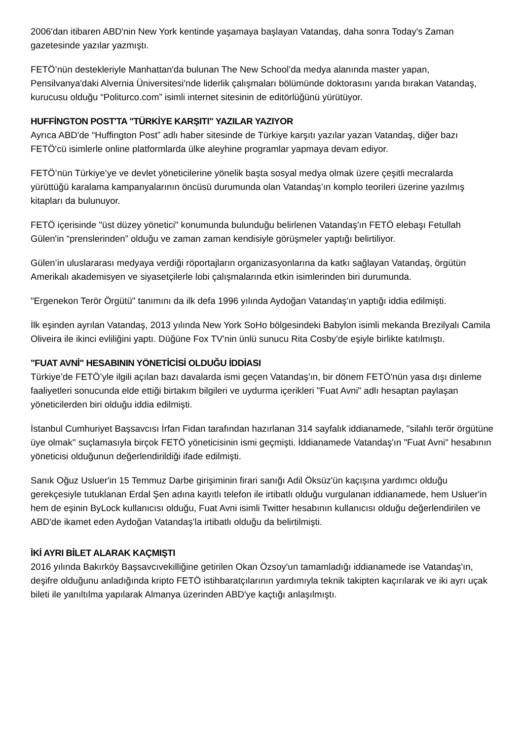2006'dan itibaren ABD'nin New York kentinde yaşamaya başlayan Vatandaş, daha sonra Today's Zaman gazetesinde yazılar yazmıştı.
FETÖ’nün destekleriyle Manhattan'da bulunan The New School’da medya alanında master yapan, Pensilvanya'daki Alvernia Üniversitesi'nde liderlik çalışmaları bölümünde doktorasını yarıda bırakan Vatandaş, kurucusu olduğu “Politurco.com” isimli internet sitesinin de editörlüğünü yürütüyor.
HUFFİNGTON POST'TA "TÜRKİYE KARŞITI" YAZILAR YAZIYOR
Ayrıca ABD'de “Huffington Post” adlı haber sitesinde de Türkiye karşıtı yazılar yazan Vatandaş, diğer bazı FETÖ'cü isimlerle online platformlarda ülke aleyhine programlar yapmaya devam ediyor.
FETÖ’nün Türkiye’ye ve devlet yöneticilerine yönelik başta sosyal medya olmak üzere çeşitli mecralarda yürüttüğü karalama kampanyalarının öncüsü durumunda olan Vatandaş’ın komplo teorileri üzerine yazılmış kitapları da bulunuyor.
FETÖ içerisinde "üst düzey yönetici" konumunda bulunduğu belirlenen Vatandaş'ın FETÖ elebaşı Fetullah Gülen'in “prenslerinden” olduğu ve zaman zaman kendisiyle görüşmeler yaptığı belirtiliyor.
Gülen’in uluslararası medyaya verdiği röportajların organizasyonlarına da katkı sağlayan Vatandaş, örgütün Amerikalı akademisyen ve siyasetçilerle lobi çalışmalarında etkin isimlerinden biri durumunda.
"Ergenekon Terör Örgütü" tanımını da ilk defa 1996 yılında Aydoğan Vatandaş'ın yaptığı iddia edilmişti.
İlk eşinden ayrılan Vatandaş, 2013 yılında New York SoHo bölgesindeki Babylon isimli mekanda Brezilyalı Camila Oliveira ile ikinci evliliğini yaptı. Düğüne Fox TV'nin ünlü sunucu Rita Cosby'de eşiyle birlikte katılmıştı.
"FUAT AVNİ" HESABININ YÖNETİCİSİ OLDUĞU İDDİASI
Türkiye’de FETÖ’yle ilgili açılan bazı davalarda ismi geçen Vatandaş'ın, bir dönem FETÖ'nün yasa dışı dinleme faaliyetleri sonucunda elde ettiği birtakım bilgileri ve uydurma içerikleri "Fuat Avni" adlı hesaptan paylaşan yöneticilerden biri olduğu iddia edilmişti.
İstanbul Cumhuriyet Başsavcısı İrfan Fidan tarafından hazırlanan 314 sayfalık iddianamede, "silahlı terör örgütüne üye olmak'' suçlamasıyla birçok FETÖ yöneticisinin ismi geçmişti. İddianamede Vatandaş'ın "Fuat Avni" hesabının yöneticisi olduğunun değerlendirildiği ifade edilmişti.
Sanık Oğuz Usluer'in 15 Temmuz Darbe girişiminin firari sanığı Adil Öksüz'ün kaçışına yardımcı olduğu gerekçesiyle tutuklanan Erdal Şen adına kayıtlı telefon ile irtibatlı olduğu vurgulanan iddianamede, hem Usluer'in hem de eşinin ByLock kullanıcısı olduğu, Fuat Avni isimli Twitter hesabının kullanıcısı olduğu değerlendirilen ve ABD'de ikamet eden Aydoğan Vatandaş’la irtibatlı olduğu da belirtilmişti.
İKİ AYRI BİLET ALARAK KAÇMIŞTI
2016 yılında Bakırköy Başsavcıvekilliğine getirilen Okan Özsoy'un tamamladığı iddianamede ise Vatandaş'ın, deşifre olduğunu anladığında kripto FETÖ istihbaratçılarının yardımıyla teknik takipten kaçırılarak ve iki ayrı uçak bileti ile yanıltılma yapılarak Almanya üzerinden ABD'ye kaçtığı anlaşılmıştı.